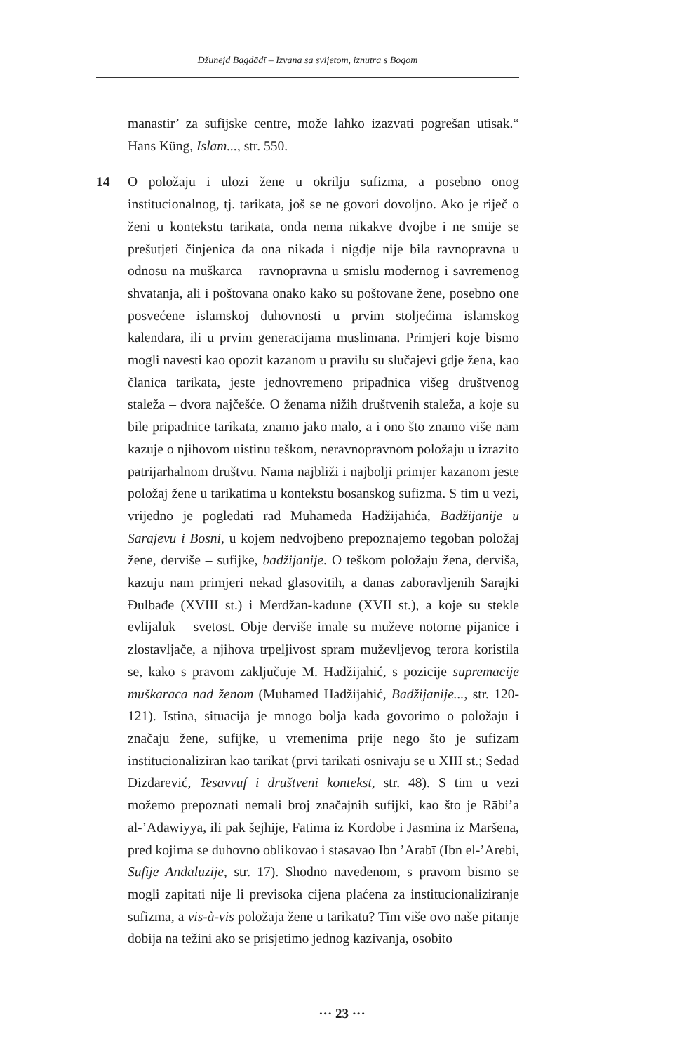Džunejd Bagdādī – Izvana sa svijetom, iznutra s Bogom
manastir’ za sufijske centre, može lahko izazvati pogrešan utisak.“ Hans Küng, Islam..., str. 550.
14 O položaju i ulozi žene u okrilju sufizma, a posebno onog institucionalnog, tj. tarikata, još se ne govori dovoljno. Ako je riječ o ženi u kontekstu tarikata, onda nema nikakve dvojbe i ne smije se prešutjeti činjenica da ona nikada i nigdje nije bila ravnopravna u odnosu na muškarca – ravnopravna u smislu modernog i savremenog shvatanja, ali i poštovana onako kako su poštovane žene, posebno one posvećene islamskoj duhovnosti u prvim stoljećima islamskog kalendara, ili u prvim generacijama muslimana. Primjeri koje bismo mogli navesti kao opozit kazanom u pravilu su slučajevi gdje žena, kao članica tarikata, jeste jednovremeno pripadnica višeg društvenog staleža – dvora najčešće. O ženama nižih društvenih staleža, a koje su bile pripadnice tarikata, znamo jako malo, a i ono što znamo više nam kazuje o njihovom uistinu teškom, neravnopravnom položaju u izrazito patrijarhalnom društvu. Nama najbliži i najbolji primjer kazanom jeste položaj žene u tarikatima u kontekstu bosanskog sufizma. S tim u vezi, vrijedno je pogledati rad Muhameda Hadžijahića, Badžijanije u Sarajevu i Bosni, u kojem nedvojbeno prepoznajemo tegoban položaj žene, derviše – sufijke, badžijanije. O teškom položaju žena, derviša, kazuju nam primjeri nekad glasovitih, a danas zaboravljenih Sarajki Đulbađe (XVIII st.) i Merdžan-kadune (XVII st.), a koje su stekle evlijaluk – svetost. Obje derviše imale su muževe notorne pijanice i zlostavljače, a njihova trpeljivost spram muževljevog terora koristila se, kako s pravom zaključuje M. Hadžijahić, s pozicije supremacije muškaraca nad ženom (Muhamed Hadžijahić, Badžijanije..., str. 120-121). Istina, situacija je mnogo bolja kada govorimo o položaju i značaju žene, sufijke, u vremenima prije nego što je sufizam institucionaliziran kao tarikat (prvi tarikati osnivaju se u XIII st.; Sedad Dizdarević, Tesavvuf i društveni kontekst, str. 48). S tim u vezi možemo prepoznati nemali broj značajnih sufijki, kao što je Rābi’a al-’Adawiyya, ili pak šejhije, Fatima iz Kordobe i Jasmina iz Maršena, pred kojima se duhovno oblikovao i stasavao Ibn ’Arabī (Ibn el-’Arebi, Sufije Andaluzije, str. 17). Shodno navedenom, s pravom bismo se mogli zapitati nije li previsoka cijena plaćena za institucionaliziranje sufizma, a vis-à-vis položaja žene u tarikatu? Tim više ovo naše pitanje dobija na težini ako se prisjetimo jednog kazivanja, osobito
··· 23 ···